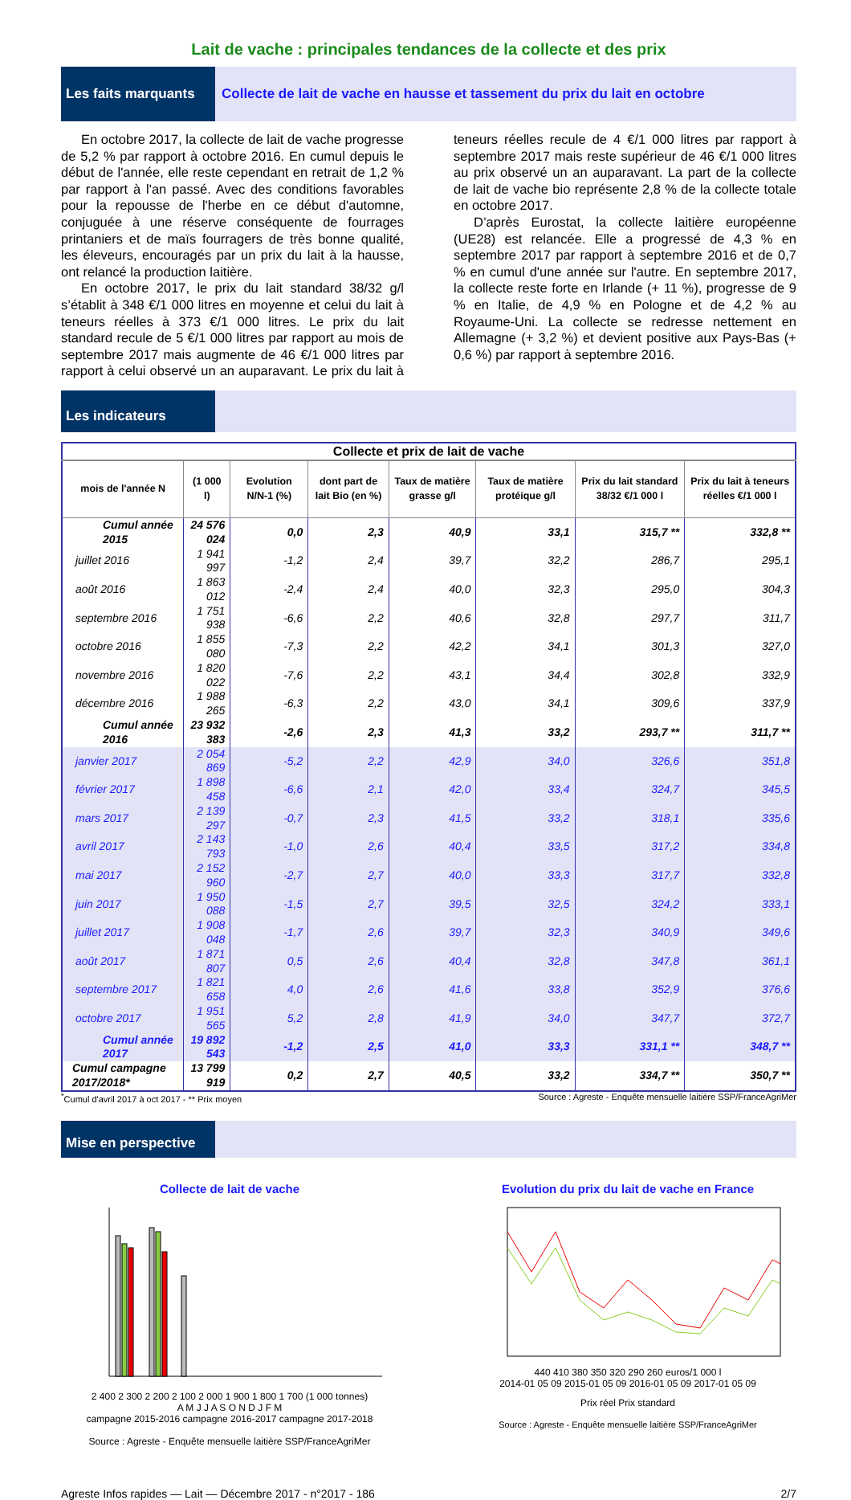Lait de vache : principales tendances de la collecte et des prix
Les faits marquants
Collecte de lait de vache en hausse et tassement du prix du lait en octobre
En octobre 2017, la collecte de lait de vache progresse de 5,2 % par rapport à octobre 2016. En cumul depuis le début de l'année, elle reste cependant en retrait de 1,2 % par rapport à l'an passé. Avec des conditions favorables pour la repousse de l'herbe en ce début d'automne, conjuguée à une réserve conséquente de fourrages printaniers et de maïs fourragers de très bonne qualité, les éleveurs, encouragés par un prix du lait à la hausse, ont relancé la production laitière.
En octobre 2017, le prix du lait standard 38/32 g/l s’établit à 348 €/1 000 litres en moyenne et celui du lait à teneurs réelles à 373 €/1 000 litres. Le prix du lait standard recule de 5 €/1 000 litres par rapport au mois de septembre 2017 mais augmente de 46 €/1 000 litres par rapport à celui observé un an auparavant. Le prix du lait à teneurs réelles recule de 4 €/1 000 litres par rapport à septembre 2017 mais reste supérieur de 46 €/1 000 litres au prix observé un an auparavant. La part de la collecte de lait de vache bio représente 2,8 % de la collecte totale en octobre 2017.
D’après Eurostat, la collecte laitière européenne (UE28) est relancée. Elle a progressé de 4,3 % en septembre 2017 par rapport à septembre 2016 et de 0,7 % en cumul d'une année sur l'autre. En septembre 2017, la collecte reste forte en Irlande (+ 11 %), progresse de 9 % en Italie, de 4,9 % en Pologne et de 4,2 % au Royaume-Uni. La collecte se redresse nettement en Allemagne (+ 3,2 %) et devient positive aux Pays-Bas (+ 0,6 %) par rapport à septembre 2016.
Les indicateurs
| Collecte et prix de lait de vache | | | | | | | |
| --- | --- | --- | --- | --- | --- | --- | --- |
| mois de l'année N | (1 000 l) | Evolution N/N-1 (%) | dont part de lait Bio (en %) | Taux de matière grasse g/l | Taux de matière protéique g/l | Prix du lait standard 38/32 €/1 000 l | Prix du lait à teneurs réelles €/1 000 l |
| Cumul année 2015 | 24 576 024 | 0,0 | 2,3 | 40,9 | 33,1 | 315,7 ** | 332,8 ** |
| juillet 2016 | 1 941 997 | -1,2 | 2,4 | 39,7 | 32,2 | 286,7 | 295,1 |
| août 2016 | 1 863 012 | -2,4 | 2,4 | 40,0 | 32,3 | 295,0 | 304,3 |
| septembre 2016 | 1 751 938 | -6,6 | 2,2 | 40,6 | 32,8 | 297,7 | 311,7 |
| octobre 2016 | 1 855 080 | -7,3 | 2,2 | 42,2 | 34,1 | 301,3 | 327,0 |
| novembre 2016 | 1 820 022 | -7,6 | 2,2 | 43,1 | 34,4 | 302,8 | 332,9 |
| décembre 2016 | 1 988 265 | -6,3 | 2,2 | 43,0 | 34,1 | 309,6 | 337,9 |
| Cumul année 2016 | 23 932 383 | -2,6 | 2,3 | 41,3 | 33,2 | 293,7 ** | 311,7 ** |
| janvier 2017 | 2 054 869 | -5,2 | 2,2 | 42,9 | 34,0 | 326,6 | 351,8 |
| février 2017 | 1 898 458 | -6,6 | 2,1 | 42,0 | 33,4 | 324,7 | 345,5 |
| mars 2017 | 2 139 297 | -0,7 | 2,3 | 41,5 | 33,2 | 318,1 | 335,6 |
| avril 2017 | 2 143 793 | -1,0 | 2,6 | 40,4 | 33,5 | 317,2 | 334,8 |
| mai 2017 | 2 152 960 | -2,7 | 2,7 | 40,0 | 33,3 | 317,7 | 332,8 |
| juin 2017 | 1 950 088 | -1,5 | 2,7 | 39,5 | 32,5 | 324,2 | 333,1 |
| juillet 2017 | 1 908 048 | -1,7 | 2,6 | 39,7 | 32,3 | 340,9 | 349,6 |
| août 2017 | 1 871 807 | 0,5 | 2,6 | 40,4 | 32,8 | 347,8 | 361,1 |
| septembre 2017 | 1 821 658 | 4,0 | 2,6 | 41,6 | 33,8 | 352,9 | 376,6 |
| octobre 2017 | 1 951 565 | 5,2 | 2,8 | 41,9 | 34,0 | 347,7 | 372,7 |
| Cumul année 2017 | 19 892 543 | -1,2 | 2,5 | 41,0 | 33,3 | 331,1 ** | 348,7 ** |
| Cumul campagne 2017/2018* | 13 799 919 | 0,2 | 2,7 | 40,5 | 33,2 | 334,7 ** | 350,7 ** |
<sup>*</sup> Cumul d'avril 2017 à oct 2017 - ** Prix moyen Source : Agreste - Enquête mensuelle laitière SSP/FranceAgriMer
Mise en perspective
Collecte de lait de vache
2 400 2 300 2 200 2 100 2 000 1 900 1 800 1 700 (1 000 tonnes)
A M J J A S O N D J F M
campagne 2015-2016 campagne 2016-2017 campagne 2017-2018
Source : Agreste - Enquête mensuelle laitière SSP/FranceAgriMer
Evolution du prix du lait de vache en France
440 410 380 350 320 290 260 euros/1 000 l
2014-01 05 09 2015-01 05 09 2016-01 05 09 2017-01 05 09
Prix réel Prix standard
Source : Agreste - Enquête mensuelle laitière SSP/FranceAgriMer
Agreste Infos rapides — Lait — Décembre 2017 - n°2017 - 186 2/7